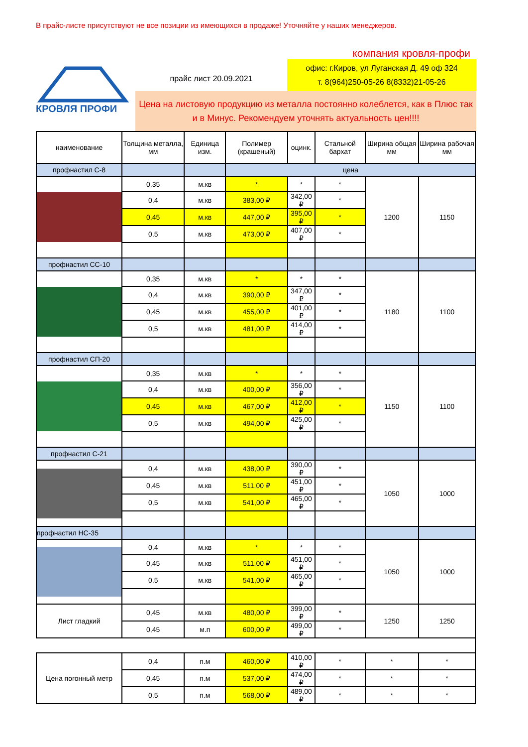В прайс-листе присутствуют не все позиции из имеющихся в продаже! Уточняйте у наших менеджеров.
КРОВЛЯ ПРОФИ
компания кровля-профи
прайс лист 20.09.2021
офис: г.Киров, ул Луганская Д. 49 оф 324
т. 8(964)250-05-26 8(8332)21-05-26
Цена на листовую продукцию из металла постоянно колеблется, как в Плюс так и в Минус. Рекомендуем уточнять актуальность цен!!!!
| наименование | Толщина металла, мм | Единица изм. | Полимер (крашеный) | оцинк. | Стальной бархат | Ширина общая мм | Ширина рабочая мм |
| --- | --- | --- | --- | --- | --- | --- | --- |
| профнастил С-8 | | | цена | | | | |
| | 0,35 | м.кв | * | * | * | 1200 | 1150 |
| | 0,4 | м.кв | 383,00 ₽ | 342,00 ₽ | * | | |
| | 0,45 | м.кв | 447,00 ₽ | 395,00 ₽ | * | | |
| | 0,5 | м.кв | 473,00 ₽ | 407,00 ₽ | * | | |
| профнастил СС-10 | | | | | | | |
| | 0,35 | м.кв | * | * | * | 1180 | 1100 |
| | 0,4 | м.кв | 390,00 ₽ | 347,00 ₽ | * | | |
| | 0,45 | м.кв | 455,00 ₽ | 401,00 ₽ | * | | |
| | 0,5 | м.кв | 481,00 ₽ | 414,00 ₽ | * | | |
| профнастил СП-20 | | | | | | | |
| | 0,35 | м.кв | * | * | * | 1150 | 1100 |
| | 0,4 | м.кв | 400,00 ₽ | 356,00 ₽ | * | | |
| | 0,45 | м.кв | 467,00 ₽ | 412,00 ₽ | * | | |
| | 0,5 | м.кв | 494,00 ₽ | 425,00 ₽ | * | | |
| профнастил С-21 | | | | | | | |
| | 0,4 | м.кв | 438,00 ₽ | 390,00 ₽ | * | 1050 | 1000 |
| | 0,45 | м.кв | 511,00 ₽ | 451,00 ₽ | * | | |
| | 0,5 | м.кв | 541,00 ₽ | 465,00 ₽ | * | | |
| профнастил НС-35 | | | | | | | |
| | 0,4 | м.кв | * | * | * | 1050 | 1000 |
| | 0,45 | м.кв | 511,00 ₽ | 451,00 ₽ | * | | |
| | 0,5 | м.кв | 541,00 ₽ | 465,00 ₽ | * | | |
| Лист гладкий | 0,45 | м.кв | 480,00 ₽ | 399,00 ₽ | * | 1250 | 1250 |
| | 0,45 | м.п | 600,00 ₽ | 499,00 ₽ | * | | |
| Цена погонный метр | 0,4 | п.м | 460,00 ₽ | 410,00 ₽ | * | * | * |
| | 0,45 | п.м | 537,00 ₽ | 474,00 ₽ | * | * | * |
| | 0,5 | п.м | 568,00 ₽ | 489,00 ₽ | * | * | * |